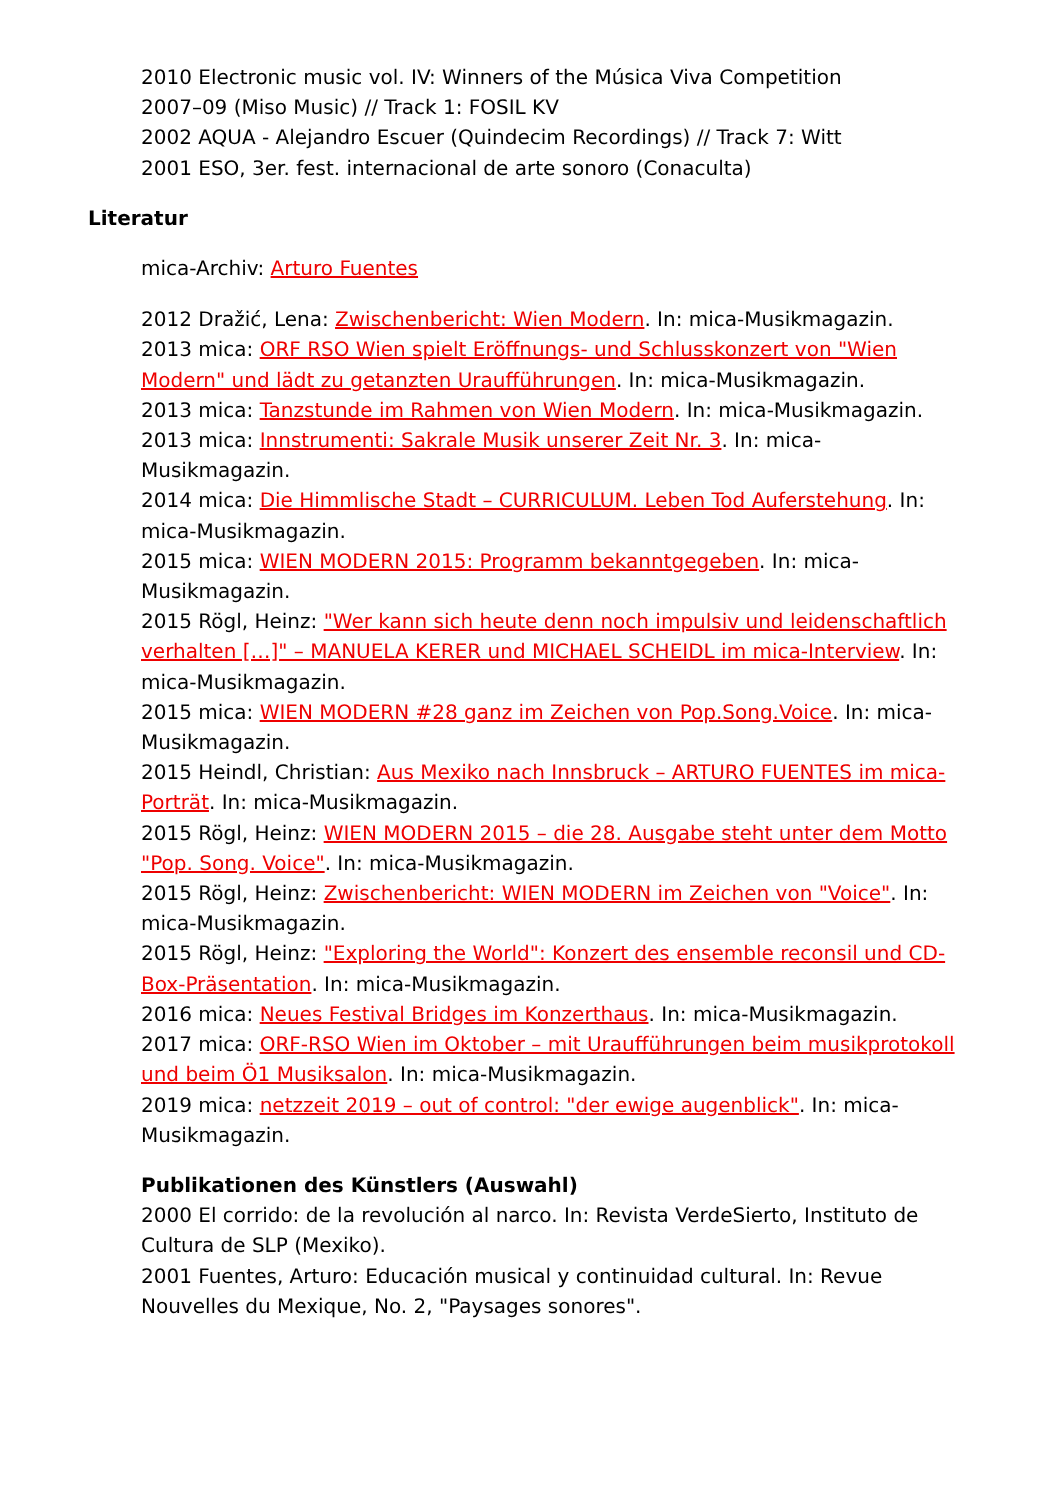2010 Electronic music vol. IV: Winners of the Música Viva Competition
2007–09 (Miso Music) // Track 1: FOSIL KV
2002 AQUA - Alejandro Escuer (Quindecim Recordings) // Track 7: Witt
2001 ESO, 3er. fest. internacional de arte sonoro (Conaculta)
Literatur
mica-Archiv: Arturo Fuentes
2012 Dražić, Lena: Zwischenbericht: Wien Modern. In: mica-Musikmagazin.
2013 mica: ORF RSO Wien spielt Eröffnungs- und Schlusskonzert von "Wien Modern" und lädt zu getanzten Uraufführungen. In: mica-Musikmagazin.
2013 mica: Tanzstunde im Rahmen von Wien Modern. In: mica-Musikmagazin.
2013 mica: Innstrumenti: Sakrale Musik unserer Zeit Nr. 3. In: mica-Musikmagazin.
2014 mica: Die Himmlische Stadt – CURRICULUM. Leben Tod Auferstehung. In: mica-Musikmagazin.
2015 mica: WIEN MODERN 2015: Programm bekanntgegeben. In: mica-Musikmagazin.
2015 Rögl, Heinz: "Wer kann sich heute denn noch impulsiv und leidenschaftlich verhalten […]" – MANUELA KERER und MICHAEL SCHEIDL im mica-Interview. In: mica-Musikmagazin.
2015 mica: WIEN MODERN #28 ganz im Zeichen von Pop.Song.Voice. In: mica-Musikmagazin.
2015 Heindl, Christian: Aus Mexiko nach Innsbruck – ARTURO FUENTES im mica-Porträt. In: mica-Musikmagazin.
2015 Rögl, Heinz: WIEN MODERN 2015 – die 28. Ausgabe steht unter dem Motto "Pop. Song. Voice". In: mica-Musikmagazin.
2015 Rögl, Heinz: Zwischenbericht: WIEN MODERN im Zeichen von "Voice". In: mica-Musikmagazin.
2015 Rögl, Heinz: "Exploring the World": Konzert des ensemble reconsil und CD-Box-Präsentation. In: mica-Musikmagazin.
2016 mica: Neues Festival Bridges im Konzerthaus. In: mica-Musikmagazin.
2017 mica: ORF-RSO Wien im Oktober – mit Uraufführungen beim musikprotokoll und beim Ö1 Musiksalon. In: mica-Musikmagazin.
2019 mica: netzzeit 2019 – out of control: "der ewige augenblick". In: mica-Musikmagazin.
Publikationen des Künstlers (Auswahl)
2000 El corrido: de la revolución al narco. In: Revista VerdeSierto, Instituto de Cultura de SLP (Mexiko).
2001 Fuentes, Arturo: Educación musical y continuidad cultural. In: Revue Nouvelles du Mexique, No. 2, "Paysages sonores".